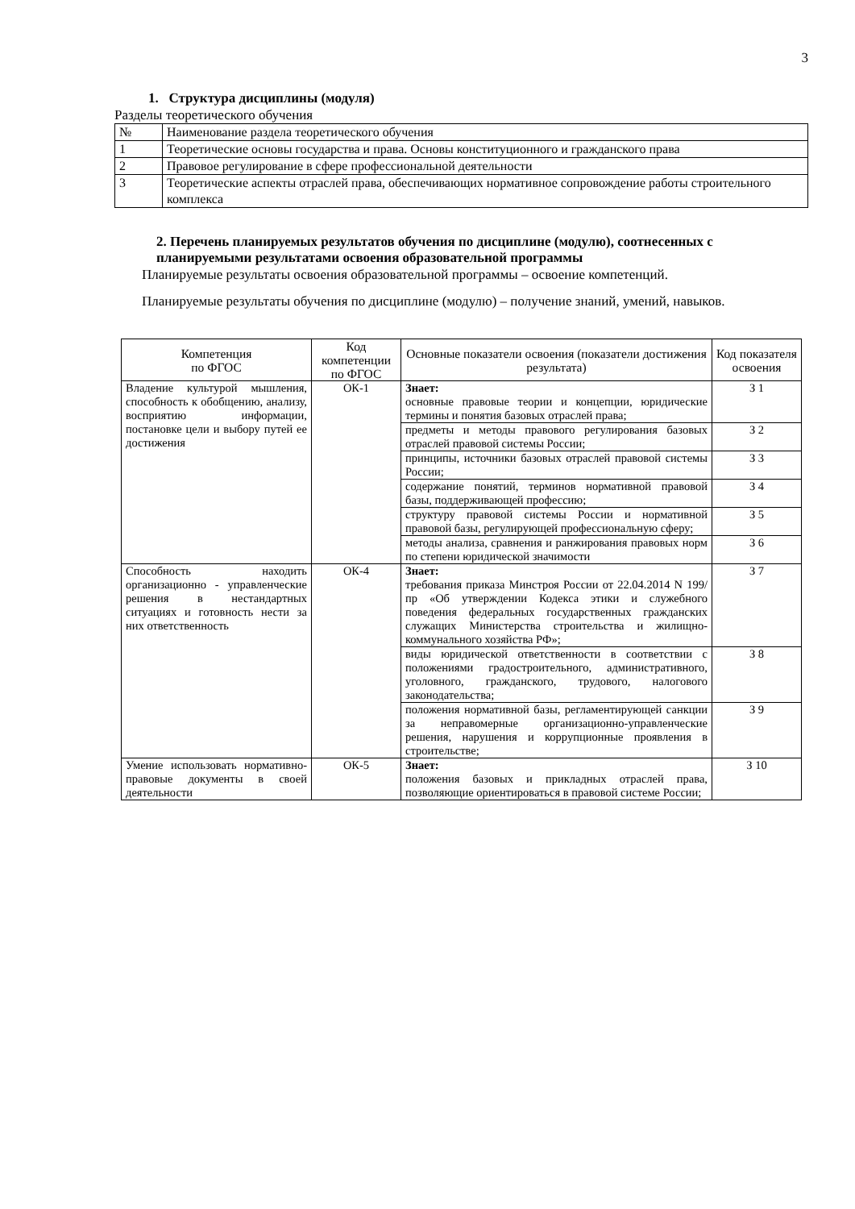3
1. Структура дисциплины (модуля)
Разделы теоретического обучения
| № | Наименование раздела теоретического обучения |
| --- | --- |
| 1 | Теоретические основы государства и права. Основы конституционного и гражданского права |
| 2 | Правовое регулирование в сфере профессиональной деятельности |
| 3 | Теоретические аспекты отраслей права, обеспечивающих нормативное сопровождение работы строительного комплекса |
2. Перечень планируемых результатов обучения по дисциплине (модулю), соотнесенных с планируемыми результатами освоения образовательной программы
Планируемые результаты освоения образовательной программы – освоение компетенций.
Планируемые результаты обучения по дисциплине (модулю) – получение знаний, умений, навыков.
| Компетенция по ФГОС | Код компетенции по ФГОС | Основные показатели освоения (показатели достижения результата) | Код показателя освоения |
| --- | --- | --- | --- |
| Владение культурой мышления, способность к обобщению, анализу, восприятию информации, постановке цели и выбору путей ее достижения | ОК-1 | Знает: основные правовые теории и концепции, юридические термины и понятия базовых отраслей права; | З 1 |
| | | предметы и методы правового регулирования базовых отраслей правовой системы России; | З 2 |
| | | принципы, источники базовых отраслей правовой системы России; | З 3 |
| | | содержание понятий, терминов нормативной правовой базы, поддерживающей профессию; | З 4 |
| | | структуру правовой системы России и нормативной правовой базы, регулирующей профессиональную сферу; | З 5 |
| | | методы анализа, сравнения и ранжирования правовых норм по степени юридической значимости | З 6 |
| Способность находить организационно - управленческие решения в нестандартных ситуациях и готовность нести за них ответственность | ОК-4 | Знает: требования приказа Минстроя России от 22.04.2014 N 199/пр «Об утверждении Кодекса этики и служебного поведения федеральных государственных гражданских служащих Министерства строительства и жилищно-коммунального хозяйства РФ»; | З 7 |
| | | виды юридической ответственности в соответствии с положениями градостроительного, административного, уголовного, гражданского, трудового, налогового законодательства; | З 8 |
| | | положения нормативной базы, регламентирующей санкции за неправомерные организационно-управленческие решения, нарушения и коррупционные проявления в строительстве; | З 9 |
| Умение использовать нормативно-правовые документы в своей деятельности | ОК-5 | Знает: положения базовых и прикладных отраслей права, позволяющие ориентироваться в правовой системе России; | З 10 |